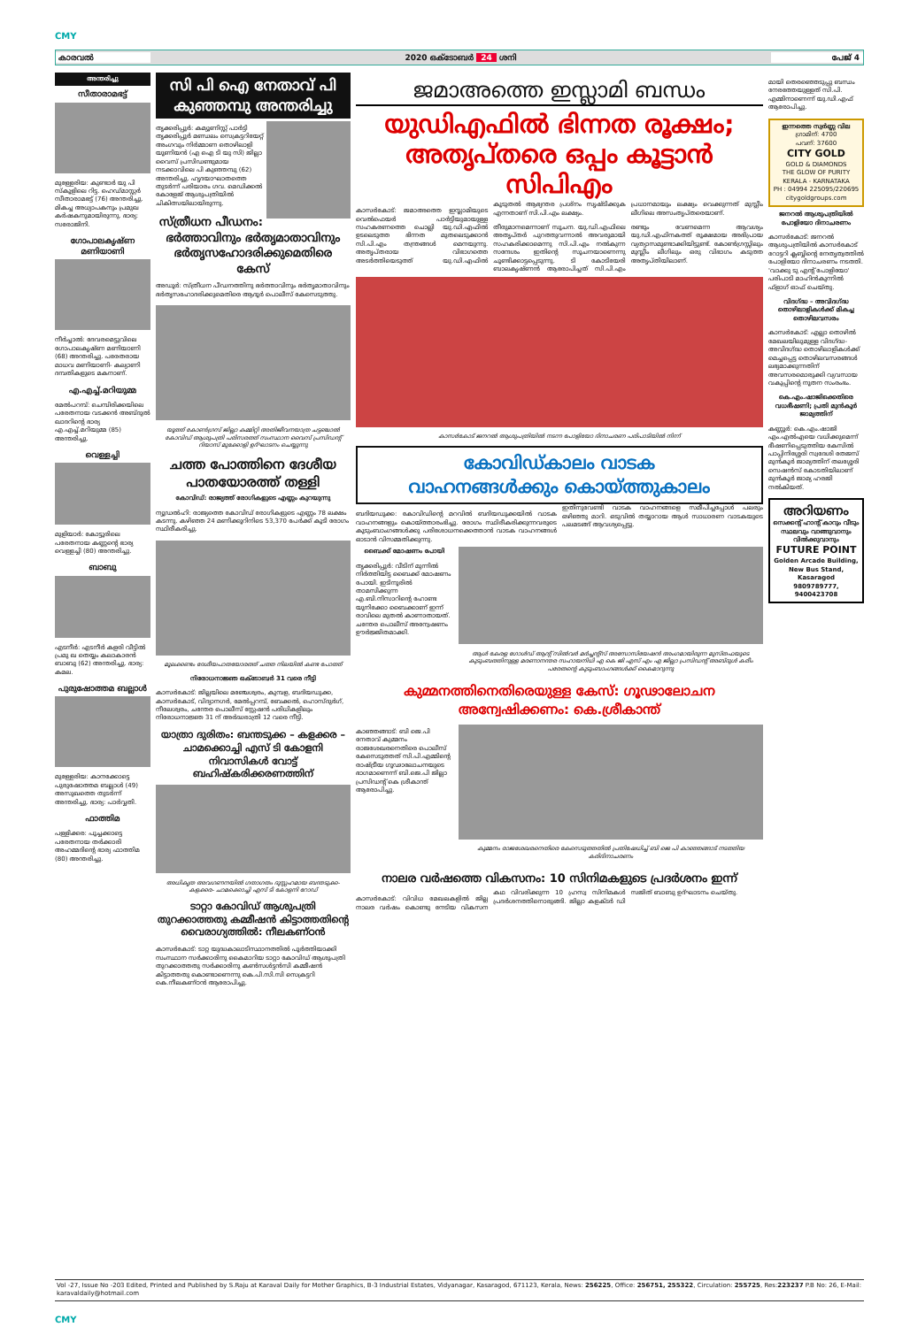CMY
കാരവൽ 2020 ഒക്ടോബർ 24 ശനി പേജ് 4
അന്തരിച്ചു
സീതാരാമഭട്ട്
മുള്ളേരിയ: കുണ്ടാർ യു പി സ്കൂളിലെ റിട്ട. ഹെഡ്മാസ്റ്റർ സീതാരാമഭട്ട് (76) അന്തരിച്ചു. മികച്ച അധ്യാപകനും പ്രമുഖ കർഷകനുമായിരുന്നു. ഭാര്യ: സരോജിനി.
ഗോപാലകൃഷ്ണ മണിയാണി
നീർച്ചാൽ: ദേവരമെട്ടുവിലെ ഗോപാലകൃഷ്ണ മണിയാണി (68) അന്തരിച്ചു. പരേതരായ മാധവ മണിയാണി- കല്യാണി ദമ്പതികളുടെ മകനാണ്.
എ.എച്ച്.മറിയുമ്മ
മേൽപറമ്പ്: ചെമ്പിരിക്കയിലെ പരേതനായ വടക്കൻ അബ്ദുൽ ഖാദറിന്റെ ഭാര്യ എ.എച്ച്.മറിയുമ്മ (85) അന്തരിച്ചു.
വെള്ളച്ചി
മുളിയാർ: കോട്ടൂരിലെ പരേതനായ കണ്ണന്റെ ഭാര്യ വെള്ളച്ചി (80) അന്തരിച്ചു.
ബാബു
എടനീർ: എടനീർ കളരി വീട്ടിൽ പ്രമു ഖ തെയ്യം കലാകാരൻ ബാബു (62) അന്തരിച്ചു. ഭാര്യ: കമല.
പുരുഷോത്തമ ബല്ലാൾ
മുള്ളേരിയ: കാനക്കോട്ടെ പുരുഷോത്തമ ബല്ലാൾ (49) അസുഖത്തെ തുടർന്ന് അന്തരിച്ചു. ഭാര്യ: പാർവ്വതി.
ഫാത്തിമ
പള്ളിക്കര: പൂച്ചക്കാട്ടെ പരേതനായ തർക്കാരി അഹമ്മദിന്റെ ഭാര്യ ഫാത്തിമ (80) അന്തരിച്ചു.
സി പി ഐ നേതാവ് പി കുഞ്ഞമ്പു അന്തരിച്ചു
തൃക്കരിപ്പൂർ: കമ്യൂണിസ്റ്റ് പാർട്ടി തൃക്കരിപ്പൂർ മണ്ഡലം സെക്രട്ടറിയേറ്റ് അംഗവും നിർമ്മാണ തൊഴിലാളി യൂണിയൻ (എ ഐ ടി യു സി) ജില്ലാ വൈസ് പ്രസിഡണ്ടുമായ നടക്കാവിലെ പി കുഞ്ഞമ്പു (62) അന്തരിച്ചു. ഹൃദയാഘാതത്തെ തുടർന്ന് പരിയാരം ഗവ. മെഡിക്കൽ കോളേജ് ആശുപത്രിയിൽ ചികിത്സയിലായിരുന്നു.
സ്ത്രീധന പീഡനം: ഭർത്താവിനും ഭർതൃമാതാവിനും ഭർതൃസഹോദരിക്കുമെതിരെ കേസ്
അഡൂർ: സ്ത്രീധന പീഡനത്തിനു ഭർത്താവിനും ഭർതൃമാതാവിനും ഭർതൃസഹോദരിക്കുമെതിരെ ആദൂർ പൊലീസ് കേസെടുത്തു.
യൂത്ത് കോൺഗ്രസ് ജില്ലാ കമ്മിറ്റി അതിജീവനയാത്ര ചട്ടഞ്ചാൽ കോവിഡ് ആശുപത്രി പരിസരത്ത് സംസ്ഥാന വൈസ് പ്രസിഡന്റ് റിയാസ് മുക്കോളി ഉദ്ഘാടനം ചെയ്യുന്നു
ചത്ത പോത്തിനെ ദേശീയ പാതയോരത്ത് തള്ളി
കോവിഡ്: രാജ്യത്ത് രോഗികളുടെ എണ്ണം കുറയുന്നു
ന്യൂഡൽഹി: രാജ്യത്തെ കോവിഡ് രോഗികളുടെ എണ്ണം 78 ലക്ഷം കടന്നു. കഴിഞ്ഞ 24 മണിക്കൂറിനിടെ 53,370 പേർക്ക് കൂടി രോഗം സ്ഥിരീകരിച്ചു.
മൂലക്കണ്ടം ദേശീയപാതയോരത്ത് ചത്ത നിലയിൽ കണ്ട പോത്ത്
നിരോധനാജ്ഞ ഒക്ടോബർ 31 വരെ നീട്ടി
കാസർകോട്: ജില്ലയിലെ മഞ്ചേശ്വരം, കുമ്പള, ബദിയഡുക്ക, കാസർകോട്, വിദ്യാനഗർ, മേൽപ്പറമ്പ്, ബേക്കൽ, ഹൊസ്ദുർഗ്, നീലേശ്വരം, ചന്തേര പൊലീസ് സ്റ്റേഷൻ പരിധികളിലും നിരോധനാജ്ഞ 31 ന് അർദ്ധരാത്രി 12 വരെ നീട്ടി.
യാത്രാ ദുരിതം: ബന്തടുക്ക – കളക്കര – ചാമക്കൊച്ചി എസ് ടി കോളനി നിവാസികൾ വോട്ട് ബഹിഷ്കരിക്കരണത്തിന്
അധികൃത അവഗണനയിൽ ഗതാഗതം ദുസ്സഹമായ ബന്തടുക്ക-കളക്കര- ചാമക്കൊച്ചി എസ് ടി കോളനി റോഡ്
ടാറ്റാ കോവിഡ് ആശുപത്രി തുറക്കാത്തതു കമ്മീഷൻ കിട്ടാത്തതിന്റെ വൈരാഗ്യത്തിൽ: നീലകണ്ഠൻ
കാസർകോട്: ടാറ്റ യുദ്ധകാലാടിസ്ഥാനത്തിൽ പൂർത്തിയാക്കി സംസ്ഥാന സർക്കാരിനു കൈമാറിയ ടാറ്റാ കോവിഡ് ആശുപത്രി തുറക്കാത്തതു സർക്കാരിനു കൺസൾട്ടൻസി കമ്മീഷൻ കിട്ടാത്തതു കൊണ്ടാണെന്നു കെ.പി.സി.സി സെക്രട്ടറി കെ.നീലകണ്ഠൻ ആരോപിച്ചു.
ജമാഅത്തെ ഇസ്ലാമി ബന്ധം
യുഡിഎഫിൽ ഭിന്നത രൂക്ഷം;
അതൃപ്തരെ ഒപ്പം കൂട്ടാൻ സിപിഎം
കാസർകോട്: ജമാഅത്തെ ഇസ്ലാമിയുടെ വെൽഫെയർ പാർട്ടിയുമായുള്ള സഹകരണത്തെ ചൊല്ലി യു.ഡി.എഫിൽ ഉടലെടുത്ത ഭിന്നത മുതലെടുക്കാൻ സി.പി.എം തന്ത്രങ്ങൾ മെനയുന്നു. അതൃപ്തരായ വിഭാഗത്തെ അടർത്തിയെടുത്ത് യു.ഡി.എഫിൽ കൂടുതൽ ആഭ്യന്തര പ്രശ്നം സൃഷ്ടിക്കുക എന്നതാണ് സി.പി.എം ലക്ഷ്യം.
തീരുമാനമെന്നാണ് സൂചന. യു.ഡി.എഫിലെ അതൃപ്തർ പുറത്തുവന്നാൽ അവരുമായി സഹകരിക്കാമെന്നു സി.പി.എം നൽകുന്ന സന്ദേശം ഇതിന്റെ സൂചനയാണെന്നു ചൂണ്ടിക്കാട്ടപ്പെടുന്നു. ടി കോടിയേരി ബാലകൃഷ്ണൻ ആരോപിച്ചത് സി.പി.എം പ്രധാനമായും ലക്ഷ്യം വെക്കുന്നത് മുസ്ലീം ലീഗിലെ അസംതൃപ്തരെയാണ്.
രണ്ടും വേണമെന്ന ആവശ്യം യു.ഡി.എഫിനകത്ത് രൂക്ഷമായ അഭിപ്രായ വ്യത്യാസമുണ്ടാക്കിയിട്ടുണ്ട്. കോൺഗ്രസ്സിലും മുസ്ലീം ലീഗിലും ഒരു വിഭാഗം കടുത്ത അതൃപ്തിയിലാണ്.
കാസർകോട് ജനറൽ ആശുപത്രിയിൽ നടന്ന പോളിയോ ദിനാചരണ പരിപാടിയിൽ നിന്ന്
കോവിഡ്കാലം വാടക
വാഹനങ്ങൾക്കും കൊയ്ത്തുകാലം
ബദിയഡുക്ക: കോവിഡിന്റെ മറവിൽ ബദിയഡുക്കയിൽ വാടക വാഹനങ്ങളും കൊയ്ത്താരംഭിച്ചു. രോഗം സ്ഥിരീകരിക്കുന്നവരുടെ കൂടുംബാംഗങ്ങൾക്കു പരിശോധനക്കെത്താൻ വാടക വാഹനങ്ങൾ ഓടാൻ വിസമ്മതിക്കുന്നു.
ഇതിനുവേണ്ടി വാടക വാഹനങ്ങളെ സമീപിച്ചപ്പോൾ പലരും ഒഴിഞ്ഞു മാറി. ഒടുവിൽ തയ്യാറായ ആൾ സാധാരണ വാടകയുടെ പലമടങ്ങ് ആവശ്യപ്പെട്ടു.
ബൈക്ക് മോഷണം പോയി
തൃക്കരിപ്പൂർ: വീടിന് മുന്നിൽ നിർത്തിയിട്ട ബൈക്ക് മോഷണം പോയി. ഇടിനൂരിൽ താമസിക്കുന്ന എ.ബി.നിസാറിന്റെ ഹോണ്ട യൂനിക്കോ ബൈക്കാണ് ഇന്ന് രാവിലെ മുതൽ കാണാതായത്. ചന്തേര പൊലീസ് അന്വേഷണം ഊർജ്ജിതമാക്കി.
ആൾ കേരള ഗോൾഡ് ആന്റ് സിൽവർ മർച്ചന്റ്സ് അസോസിയേഷൻ അംഗമായിരുന്ന മുസ്തഫയുടെ കുടുംബത്തിനുള്ള മരണാനന്തര സഹായനിധി എ കെ ജി എസ് എം എ ജില്ലാ പ്രസിഡന്റ് അബ്ദുൾ കരീം പരേതന്റെ കുടുംബാംഗങ്ങൾക്ക് കൈമാറുന്നു
കുമ്മനത്തിനെതിരെയുള്ള കേസ്: ഗൂഢാലോചന അന്വേഷിക്കണം: കെ.ശ്രീകാന്ത്
കാഞ്ഞങ്ങാട്: ബി ജെ.പി നേതാവ് കുമ്മനം രാജശേഖരനെതിരെ പൊലീസ് കേസെടുത്തത് സി.പി.എമ്മിന്റെ രാഷ്ട്രീയ ഗൂഢാലോചനയുടെ ഭാഗമാണെന്ന് ബി.ജെ.പി ജില്ലാ പ്രസിഡന്റ് കെ ശ്രീകാന്ത് ആരോപിച്ചു.
കുമ്മനം രാജശേഖരനെതിരെ കേസെടുത്തതിൽ പ്രതിഷേധിച്ച് ബി ജെ പി കാഞ്ഞങ്ങാട് നടത്തിയ കരിദിനാചരണം
നാലര വർഷത്തെ വികസനം: 10 സിനിമകളുടെ പ്രദർശനം ഇന്ന്
കാസർകോട്: വിവിധ മേഖലകളിൽ ജില്ല നാലര വർഷം കൊണ്ടു നേടിയ വികസന കഥ വിവരിക്കുന്ന 10 ഹ്രസ്വ സിനിമകൾ പ്രദർശനത്തിനൊരുങ്ങി. ജില്ലാ കളക്ടർ ഡി സജിത് ബാബു ഉദ്ഘാടനം ചെയ്തു.
മായി തെരഞ്ഞെടുപ്പു ബന്ധം നേരത്തേയുള്ളത് സി.പി. എമ്മിനാണെന്ന് യു.ഡി.എഫ് ആരോപിച്ചു.
ഇന്നത്തെ സ്വർണ്ണ വില
ഗ്രാമിന്: 4700
പവന്: 37600
CITY GOLD
GOLD & DIAMONDS
THE GLOW OF PURITY
KERALA - KARNATAKA
PH : 04994 225095/220695
citygoldgroups.com
ജനറൽ ആശുപത്രിയിൽ പോളിയോ ദിനാചരണം
കാസർകോട്: ജനറൽ ആശുപത്രിയിൽ കാസർകോട് റോട്ടറി ക്ലബ്ബിന്റെ നേതൃത്വത്തിൽ പോളിയോ ദിനാചരണം നടത്തി. 'വാക്കു ടു എന്റ് പോളിയോ' പരിപാടി മാഹിൻകുന്നിൽ ഫ്ളാഗ് ഓഫ് ചെയ്തു.
വിദഗ്ദ്ധ – അവിദഗ്ദ്ധ തൊഴിലാളികൾക്ക് മികച്ച തൊഴിലവസരം
കാസർകോട്: എല്ലാ തൊഴിൽ മേഖലയിലുമുള്ള വിദഗ്ദ്ധ-അവിദഗ്ദ്ധ തൊഴിലാളികൾക്ക് മെച്ചപ്പെട്ട തൊഴിലവസരങ്ങൾ ലഭ്യമാക്കുന്നതിന് അവസരമൊരുക്കി വ്യവസായ വകുപ്പിന്റെ നൂതന സംരംഭം.
കെ.എം.ഷാജിക്കെതിരെ വധഭീഷണി; പ്രതി മുൻകൂർ ജാമ്യത്തിന്
കണ്ണൂർ: കെ.എം.ഷാജി എം.എൽഎയെ വധിക്കുമെന്ന് ഭീഷണിപ്പെടുത്തിയ കേസിൽ പാപ്പിനിശ്ശേരി സ്വദേശി തേജസ് മുൻകൂർ ജാമ്യത്തിന് തലശ്ശേരി സെഷൻസ് കോടതിയിലാണ് മുൻകൂർ ജാമ്യ ഹരജി നൽകിയത്.
അറിയണം
സെക്കന്റ് ഹാന്റ് കാറും വീടും സ്ഥലവും വാങ്ങുവാനും വിൽക്കുവാനും
FUTURE POINT
Golden Arcade Building, New Bus Stand, Kasaragod
9809789777, 9400423708
Vol -27, Issue No -203 Edited, Printed and Published by S.Raju at Karaval Daily for Mother Graphics, B-3 Industrial Estates, Vidyanagar, Kasaragod, 671123, Kerala, News: 256225, Office: 256751, 255322, Circulation: 255725, Res:223237 P.B No: 26, E-Mail: karavaldaily@hotmail.com
CMY